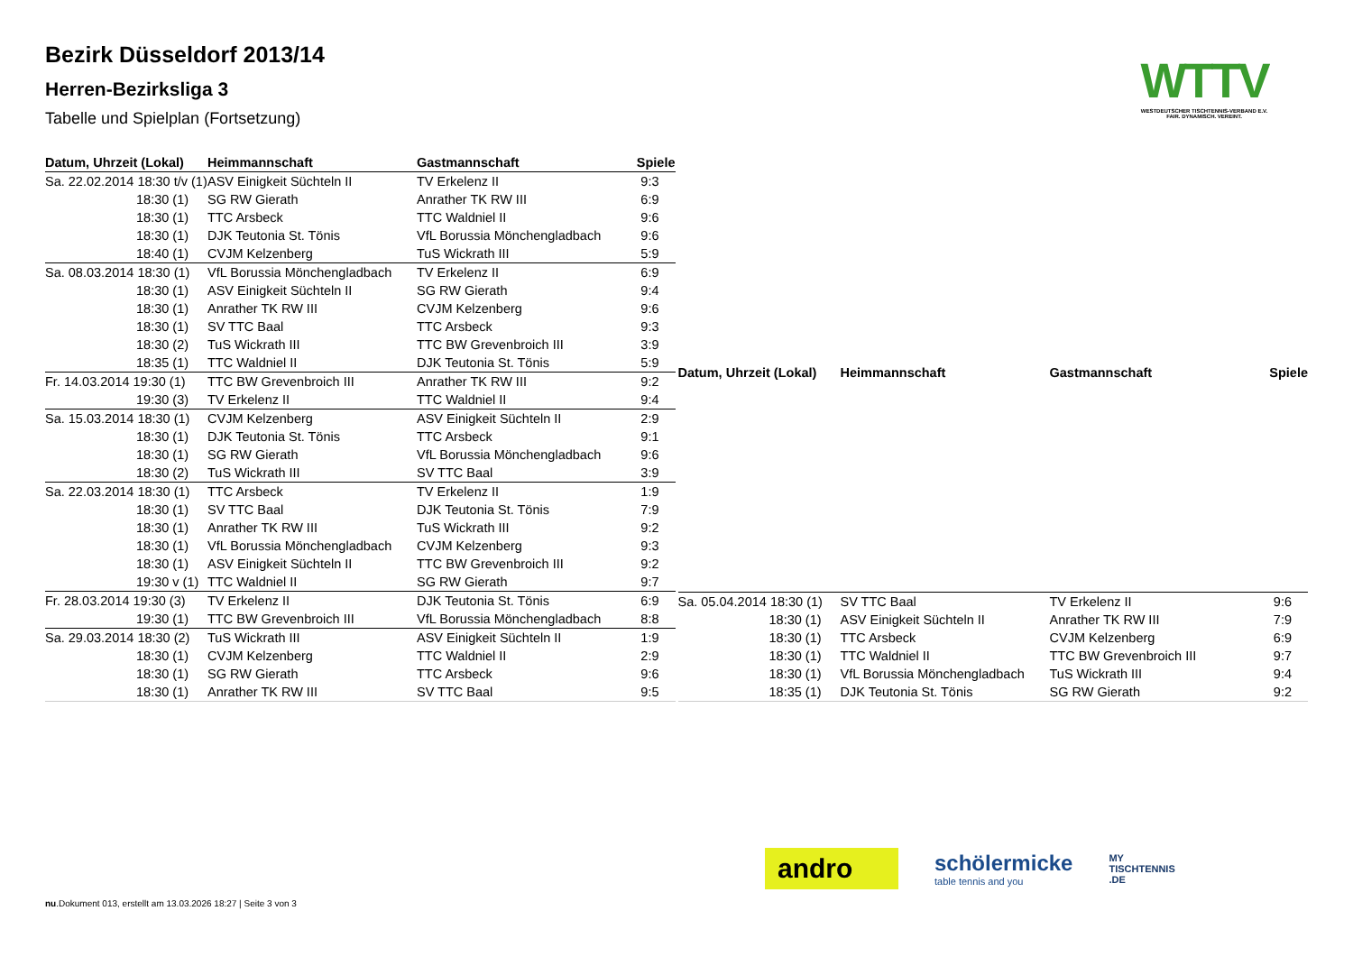Bezirk Düsseldorf 2013/14
Herren-Bezirksliga 3
Tabelle und Spielplan (Fortsetzung)
WTTV
WESTDEUTSCHER TISCHTENNIS-VERBAND E.V.
FAIR. DYNAMISCH. VEREINT.
| Datum, Uhrzeit (Lokal) | Heimmannschaft | Gastmannschaft | Spiele |
| --- | --- | --- | --- |
| Sa. 22.02.2014 18:30 t/v (1) | ASV Einigkeit Süchteln II | TV Erkelenz II | 9:3 |
| 18:30 (1) | SG RW Gierath | Anrather TK RW III | 6:9 |
| 18:30 (1) | TTC Arsbeck | TTC Waldniel II | 9:6 |
| 18:30 (1) | DJK Teutonia St. Tönis | VfL Borussia Mönchengladbach | 9:6 |
| 18:40 (1) | CVJM Kelzenberg | TuS Wickrath III | 5:9 |
| Sa. 08.03.2014 18:30 (1) | VfL Borussia Mönchengladbach | TV Erkelenz II | 6:9 |
| 18:30 (1) | ASV Einigkeit Süchteln II | SG RW Gierath | 9:4 |
| 18:30 (1) | Anrather TK RW III | CVJM Kelzenberg | 9:6 |
| 18:30 (1) | SV TTC Baal | TTC Arsbeck | 9:3 |
| 18:30 (2) | TuS Wickrath III | TTC BW Grevenbroich III | 3:9 |
| 18:35 (1) | TTC Waldniel II | DJK Teutonia St. Tönis | 5:9 |
| Fr. 14.03.2014 19:30 (1) | TTC BW Grevenbroich III | Anrather TK RW III | 9:2 |
| 19:30 (3) | TV Erkelenz II | TTC Waldniel II | 9:4 |
| Sa. 15.03.2014 18:30 (1) | CVJM Kelzenberg | ASV Einigkeit Süchteln II | 2:9 |
| 18:30 (1) | DJK Teutonia St. Tönis | TTC Arsbeck | 9:1 |
| 18:30 (1) | SG RW Gierath | VfL Borussia Mönchengladbach | 9:6 |
| 18:30 (2) | TuS Wickrath III | SV TTC Baal | 3:9 |
| Sa. 22.03.2014 18:30 (1) | TTC Arsbeck | TV Erkelenz II | 1:9 |
| 18:30 (1) | SV TTC Baal | DJK Teutonia St. Tönis | 7:9 |
| 18:30 (1) | Anrather TK RW III | TuS Wickrath III | 9:2 |
| 18:30 (1) | VfL Borussia Mönchengladbach | CVJM Kelzenberg | 9:3 |
| 18:30 (1) | ASV Einigkeit Süchteln II | TTC BW Grevenbroich III | 9:2 |
| 19:30 v (1) | TTC Waldniel II | SG RW Gierath | 9:7 |
| Fr. 28.03.2014 19:30 (3) | TV Erkelenz II | DJK Teutonia St. Tönis | 6:9 |
| 19:30 (1) | TTC BW Grevenbroich III | VfL Borussia Mönchengladbach | 8:8 |
| Sa. 29.03.2014 18:30 (2) | TuS Wickrath III | ASV Einigkeit Süchteln II | 1:9 |
| 18:30 (1) | CVJM Kelzenberg | TTC Waldniel II | 2:9 |
| 18:30 (1) | SG RW Gierath | TTC Arsbeck | 9:6 |
| 18:30 (1) | Anrather TK RW III | SV TTC Baal | 9:5 |
| Datum, Uhrzeit (Lokal) | Heimmannschaft | Gastmannschaft | Spiele |
| --- | --- | --- | --- |
| Sa. 05.04.2014 18:30 (1) | SV TTC Baal | TV Erkelenz II | 9:6 |
| 18:30 (1) | ASV Einigkeit Süchteln II | Anrather TK RW III | 7:9 |
| 18:30 (1) | TTC Arsbeck | CVJM Kelzenberg | 6:9 |
| 18:30 (1) | TTC Waldniel II | TTC BW Grevenbroich III | 9:7 |
| 18:30 (1) | VfL Borussia Mönchengladbach | TuS Wickrath III | 9:4 |
| 18:35 (1) | DJK Teutonia St. Tönis | SG RW Gierath | 9:2 |
andro
schölermicke
table tennis and you
MY
TISCHTENNIS
.DE
nu.Dokument 013, erstellt am 13.03.2026 18:27 | Seite 3 von 3